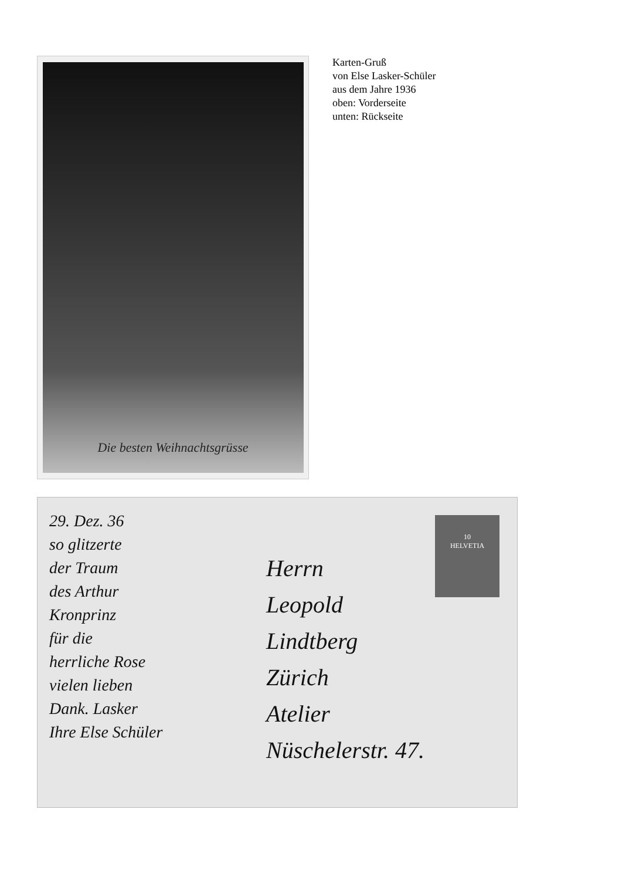Die besten Weihnachtsgrüsse
Karten-Gruß
von Else Lasker-Schüler
aus dem Jahre 1936
oben: Vorderseite
unten: Rückseite
29. Dez. 36
so glitzerte
der Traum
des Arthur
Kronprinz
für die
herrliche Rose
vielen lieben
Dank. Lasker
Ihre Else Schüler
Herrn
Leopold
Lindtberg
Zürich
Atelier
Nüschelerstr. 47.
10
HELVETIA